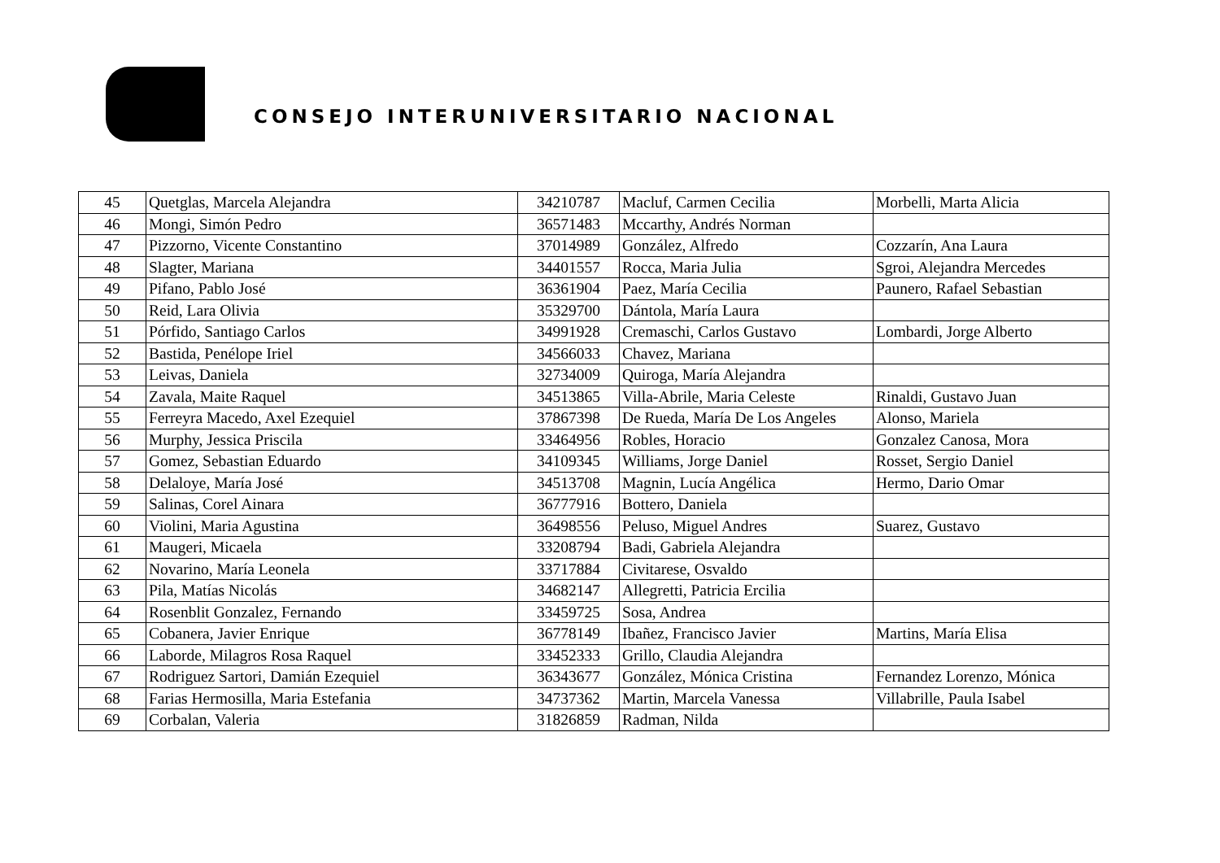CONSEJO INTERUNIVERSITARIO NACIONAL
| 45 | Quetglas, Marcela Alejandra | 34210787 | Macluf, Carmen Cecilia | Morbelli, Marta Alicia |
| 46 | Mongi, Simón Pedro | 36571483 | Mccarthy, Andrés Norman | |
| 47 | Pizzorno, Vicente Constantino | 37014989 | González, Alfredo | Cozzarín, Ana Laura |
| 48 | Slagter, Mariana | 34401557 | Rocca, Maria Julia | Sgroi, Alejandra Mercedes |
| 49 | Pifano, Pablo José | 36361904 | Paez, María Cecilia | Paunero, Rafael Sebastian |
| 50 | Reid, Lara Olivia | 35329700 | Dántola, María Laura | |
| 51 | Pórfido, Santiago Carlos | 34991928 | Cremaschi, Carlos Gustavo | Lombardi, Jorge Alberto |
| 52 | Bastida, Penélope Iriel | 34566033 | Chavez, Mariana | |
| 53 | Leivas, Daniela | 32734009 | Quiroga, María Alejandra | |
| 54 | Zavala, Maite Raquel | 34513865 | Villa-Abrile, Maria Celeste | Rinaldi, Gustavo Juan |
| 55 | Ferreyra Macedo, Axel Ezequiel | 37867398 | De Rueda, María De Los Angeles | Alonso, Mariela |
| 56 | Murphy, Jessica Priscila | 33464956 | Robles, Horacio | Gonzalez Canosa, Mora |
| 57 | Gomez, Sebastian Eduardo | 34109345 | Williams, Jorge Daniel | Rosset, Sergio Daniel |
| 58 | Delaloye, María José | 34513708 | Magnin, Lucía Angélica | Hermo, Dario Omar |
| 59 | Salinas, Corel Ainara | 36777916 | Bottero, Daniela | |
| 60 | Violini, Maria Agustina | 36498556 | Peluso, Miguel Andres | Suarez, Gustavo |
| 61 | Maugeri, Micaela | 33208794 | Badi, Gabriela Alejandra | |
| 62 | Novarino, María Leonela | 33717884 | Civitarese, Osvaldo | |
| 63 | Pila, Matías Nicolás | 34682147 | Allegretti, Patricia Ercilia | |
| 64 | Rosenblit Gonzalez, Fernando | 33459725 | Sosa, Andrea | |
| 65 | Cobanera, Javier Enrique | 36778149 | Ibañez, Francisco Javier | Martins, María Elisa |
| 66 | Laborde, Milagros Rosa Raquel | 33452333 | Grillo, Claudia Alejandra | |
| 67 | Rodriguez Sartori, Damián Ezequiel | 36343677 | González, Mónica Cristina | Fernandez Lorenzo, Mónica |
| 68 | Farias Hermosilla, Maria Estefania | 34737362 | Martin, Marcela Vanessa | Villabrille, Paula Isabel |
| 69 | Corbalan, Valeria | 31826859 | Radman, Nilda | |